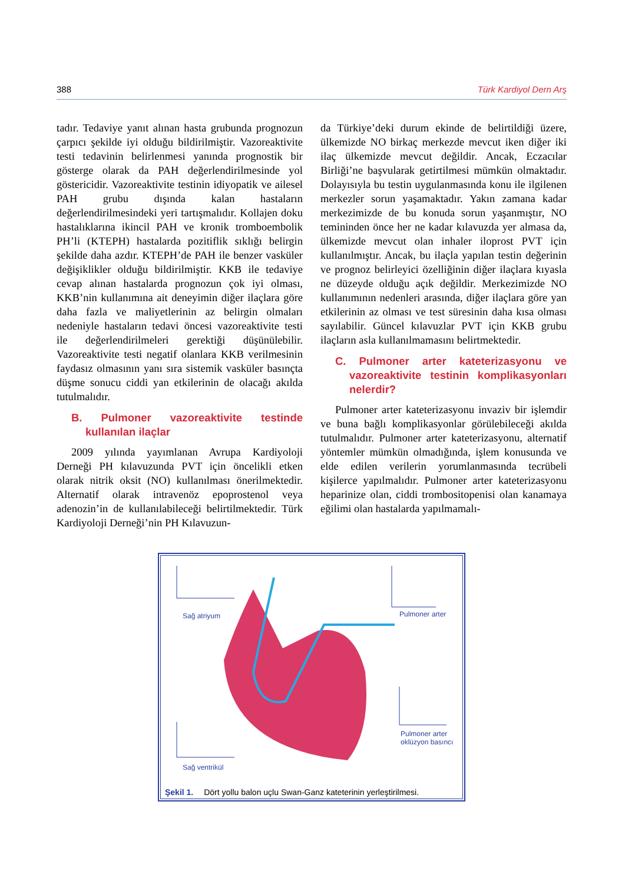388 Türk Kardiyol Dern Arş
tadır. Tedaviye yanıt alınan hasta grubunda prognozun çarpıcı şekilde iyi olduğu bildirilmiştir. Vazoreaktivite testi tedavinin belirlenmesi yanında prognostik bir gösterge olarak da PAH değerlendirilmesinde yol göstericidir. Vazoreaktivite testinin idiyopatik ve ailesel PAH grubu dışında kalan hastaların değerlendirilmesindeki yeri tartışmalıdır. Kollajen doku hastalıklarına ikincil PAH ve kronik tromboembolik PH’li (KTEPH) hastalarda pozitiflik sıklığı belirgin şekilde daha azdır. KTEPH’de PAH ile benzer vasküler değişiklikler olduğu bildirilmiştir. KKB ile tedaviye cevap alınan hastalarda prognozun çok iyi olması, KKB’nin kullanımına ait deneyimin diğer ilaçlara göre daha fazla ve maliyetlerinin az belirgin olmaları nedeniyle hastaların tedavi öncesi vazoreaktivite testi ile değerlendirilmeleri gerektiği düşünülebilir. Vazoreaktivite testi negatif olanlara KKB verilmesinin faydasız olmasının yanı sıra sistemik vasküler basınçta düşme sonucu ciddi yan etkilerinin de olacağı akılda tutulmalıdır.
B. Pulmoner vazoreaktivite testinde kullanılan ilaçlar
2009 yılında yayımlanan Avrupa Kardiyoloji Derneği PH kılavuzunda PVT için öncelikli etken olarak nitrik oksit (NO) kullanılması önerilmektedir. Alternatif olarak intravenöz epoprostenol veya adenozin’in de kullanılabileceği belirtilmektedir. Türk Kardiyoloji Derneği’nin PH Kılavuzun-
da Türkiye’deki durum ekinde de belirtildiği üzere, ülkemizde NO birkaç merkezde mevcut iken diğer iki ilaç ülkemizde mevcut değildir. Ancak, Eczacılar Birliği’ne başvularak getirtilmesi mümkün olmaktadır. Dolayısıyla bu testin uygulanmasında konu ile ilgilenen merkezler sorun yaşamaktadır. Yakın zamana kadar merkezimizde de bu konuda sorun yaşanmıştır, NO temininden önce her ne kadar kılavuzda yer almasa da, ülkemizde mevcut olan inhaler iloprost PVT için kullanılmıştır. Ancak, bu ilaçla yapılan testin değerinin ve prognoz belirleyici özelliğinin diğer ilaçlara kıyasla ne düzeyde olduğu açık değildir. Merkezimizde NO kullanımının nedenleri arasında, diğer ilaçlara göre yan etkilerinin az olması ve test süresinin daha kısa olması sayılabilir. Güncel kılavuzlar PVT için KKB grubu ilaçların asla kullanılmamasını belirtmektedir.
C. Pulmoner arter kateterizasyonu ve vazoreaktivite testinin komplikasyonları nelerdir?
Pulmoner arter kateterizasyonu invaziv bir işlemdir ve buna bağlı komplikasyonlar görülebileceği akılda tutulmalıdır. Pulmoner arter kateterizasyonu, alternatif yöntemler mümkün olmadığında, işlem konusunda ve elde edilen verilerin yorumlanmasında tecrübeli kişilerce yapılmalıdır. Pulmoner arter kateterizasyonu heparinize olan, ciddi trombositopenisi olan kanamaya eğilimi olan hastalarda yapılmamalı-
Sağ atriyum Pulmoner arter
Pulmoner arter
oklüzyon basıncı
Sağ ventrikül
Şekil 1. Dört yollu balon uçlu Swan-Ganz kateterinin yerleştirilmesi.